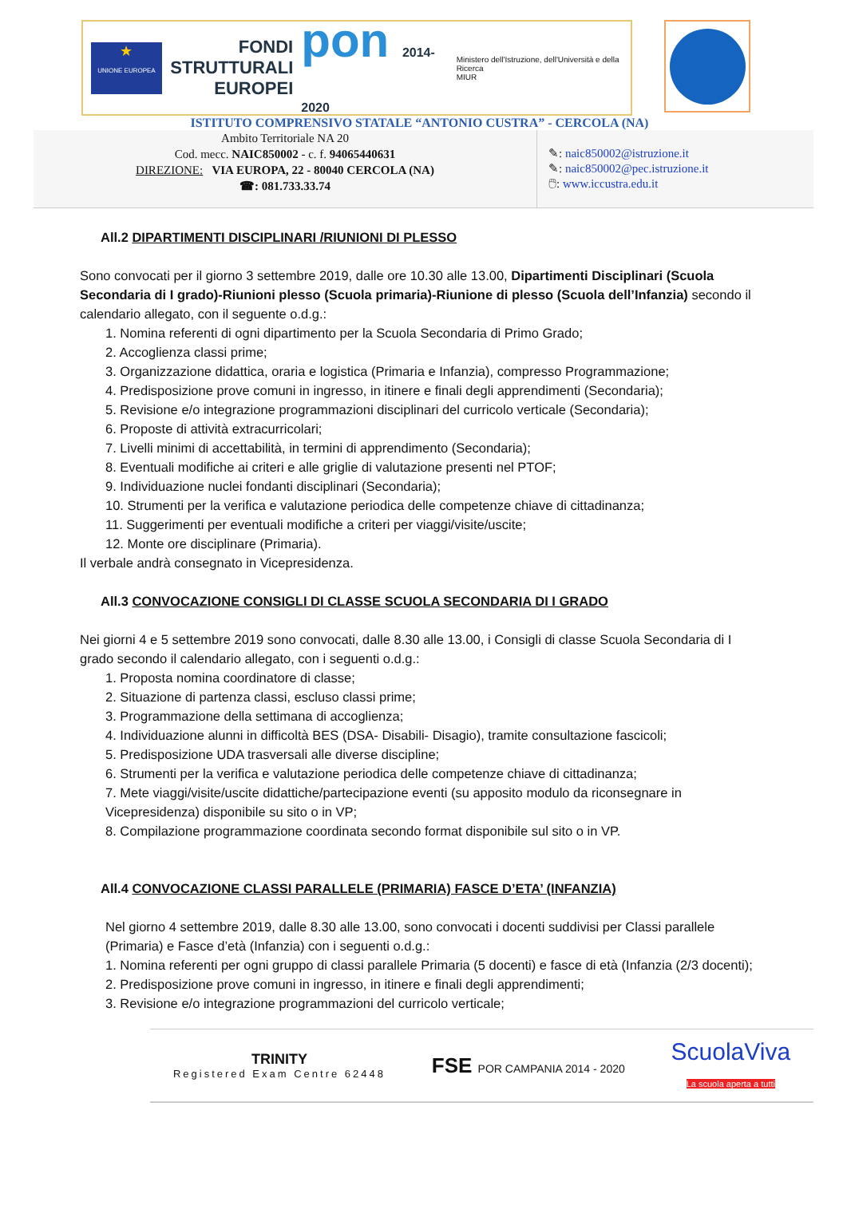★
UNIONE EUROPEA
FONDI STRUTTURALI EUROPEI
pon 2014-2020
Ministero dell'Istruzione, dell'Università e della Ricerca
MIUR
ISTITUTO COMPRENSIVO STATALE “ANTONIO CUSTRA” - CERCOLA (NA)
Ambito Territoriale NA 20
Cod. mecc. NAIC850002 - c. f. 94065440631
DIREZIONE: VIA EUROPA, 22 - 80040 CERCOLA (NA)
☎: 081.733.33.74
✎: naic850002@istruzione.it
✎: naic850002@pec.istruzione.it
🖱: www.iccustra.edu.it
All.2 DIPARTIMENTI DISCIPLINARI /RIUNIONI DI PLESSO
Sono convocati per il giorno 3 settembre 2019, dalle ore 10.30 alle 13.00, Dipartimenti Disciplinari (Scuola Secondaria di I grado)-Riunioni plesso (Scuola primaria)-Riunione di plesso (Scuola dell’Infanzia) secondo il calendario allegato, con il seguente o.d.g.:
1. Nomina referenti di ogni dipartimento per la Scuola Secondaria di Primo Grado;
2. Accoglienza classi prime;
3. Organizzazione didattica, oraria e logistica (Primaria e Infanzia), compresso Programmazione;
4. Predisposizione prove comuni in ingresso, in itinere e finali degli apprendimenti (Secondaria);
5. Revisione e/o integrazione programmazioni disciplinari del curricolo verticale (Secondaria);
6. Proposte di attività extracurricolari;
7. Livelli minimi di accettabilità, in termini di apprendimento (Secondaria);
8. Eventuali modifiche ai criteri e alle griglie di valutazione presenti nel PTOF;
9. Individuazione nuclei fondanti disciplinari (Secondaria);
10. Strumenti per la verifica e valutazione periodica delle competenze chiave di cittadinanza;
11. Suggerimenti per eventuali modifiche a criteri per viaggi/visite/uscite;
12. Monte ore disciplinare (Primaria).
Il verbale andrà consegnato in Vicepresidenza.
All.3 CONVOCAZIONE CONSIGLI DI CLASSE SCUOLA SECONDARIA DI I GRADO
Nei giorni 4 e 5 settembre 2019 sono convocati, dalle 8.30 alle 13.00, i Consigli di classe Scuola Secondaria di I grado secondo il calendario allegato, con i seguenti o.d.g.:
1. Proposta nomina coordinatore di classe;
2. Situazione di partenza classi, escluso classi prime;
3. Programmazione della settimana di accoglienza;
4. Individuazione alunni in difficoltà BES (DSA- Disabili- Disagio), tramite consultazione fascicoli;
5. Predisposizione UDA trasversali alle diverse discipline;
6. Strumenti per la verifica e valutazione periodica delle competenze chiave di cittadinanza;
7. Mete viaggi/visite/uscite didattiche/partecipazione eventi (su apposito modulo da riconsegnare in Vicepresidenza) disponibile su sito o in VP;
8. Compilazione programmazione coordinata secondo format disponibile sul sito o in VP.
All.4 CONVOCAZIONE CLASSI PARALLELE (PRIMARIA) FASCE D’ETA’ (INFANZIA)
Nel giorno 4 settembre 2019, dalle 8.30 alle 13.00, sono convocati i docenti suddivisi per Classi parallele (Primaria) e Fasce d’età (Infanzia) con i seguenti o.d.g.:
1. Nomina referenti per ogni gruppo di classi parallele Primaria (5 docenti) e fasce di età (Infanzia (2/3 docenti);
2. Predisposizione prove comuni in ingresso, in itinere e finali degli apprendimenti;
3. Revisione e/o integrazione programmazioni del curricolo verticale;
TRINITY
Registered Exam Centre 62448
FSE POR CAMPANIA 2014 - 2020
ScuolaViva
La scuola aperta a tutti